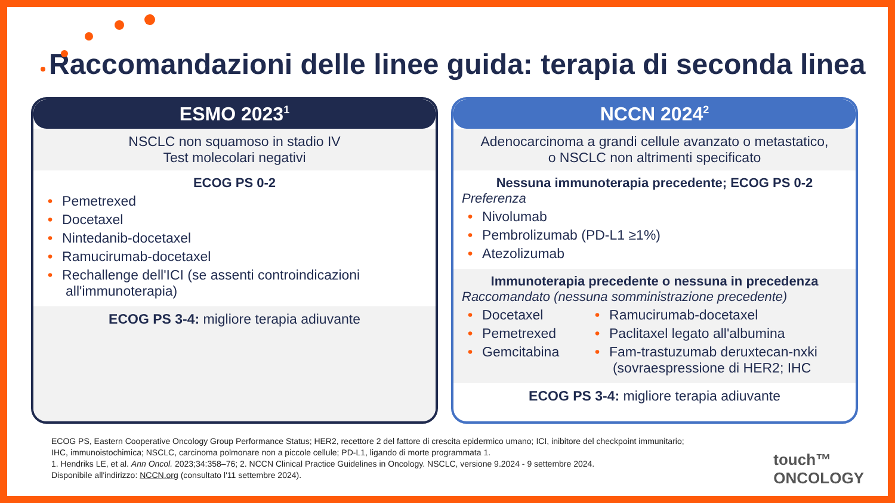Raccomandazioni delle linee guida: terapia di seconda linea
ESMO 2023<sup>1</sup>
NSCLC non squamoso in stadio IV
Test molecolari negativi
ECOG PS 0-2
• Pemetrexed
• Docetaxel
• Nintedanib-docetaxel
• Ramucirumab-docetaxel
• Rechallenge dell'ICI (se assenti controindicazioni all'immunoterapia)
ECOG PS 3-4: migliore terapia adiuvante
NCCN 2024<sup>2</sup>
Adenocarcinoma a grandi cellule avanzato o metastatico,
o NSCLC non altrimenti specificato
Nessuna immunoterapia precedente; ECOG PS 0-2
Preferenza
• Nivolumab
• Pembrolizumab (PD-L1 ≥1%)
• Atezolizumab
Immunoterapia precedente o nessuna in precedenza
Raccomandato (nessuna somministrazione precedente)
• Docetaxel
• Pemetrexed
• Gemcitabina
• Ramucirumab-docetaxel
• Paclitaxel legato all'albumina
• Fam-trastuzumab deruxtecan-nxki (sovraespressione di HER2; IHC
ECOG PS 3-4: migliore terapia adiuvante
ECOG PS, Eastern Cooperative Oncology Group Performance Status; HER2, recettore 2 del fattore di crescita epidermico umano; ICI, inibitore del checkpoint immunitario;
IHC, immunoistochimica; NSCLC, carcinoma polmonare non a piccole cellule; PD-L1, ligando di morte programmata 1.
1. Hendriks LE, et al. Ann Oncol. 2023;34:358–76; 2. NCCN Clinical Practice Guidelines in Oncology. NSCLC, versione 9.2024 - 9 settembre 2024.
Disponibile all'indirizzo: NCCN.org (consultato l'11 settembre 2024).
touch™
ONCOLOGY